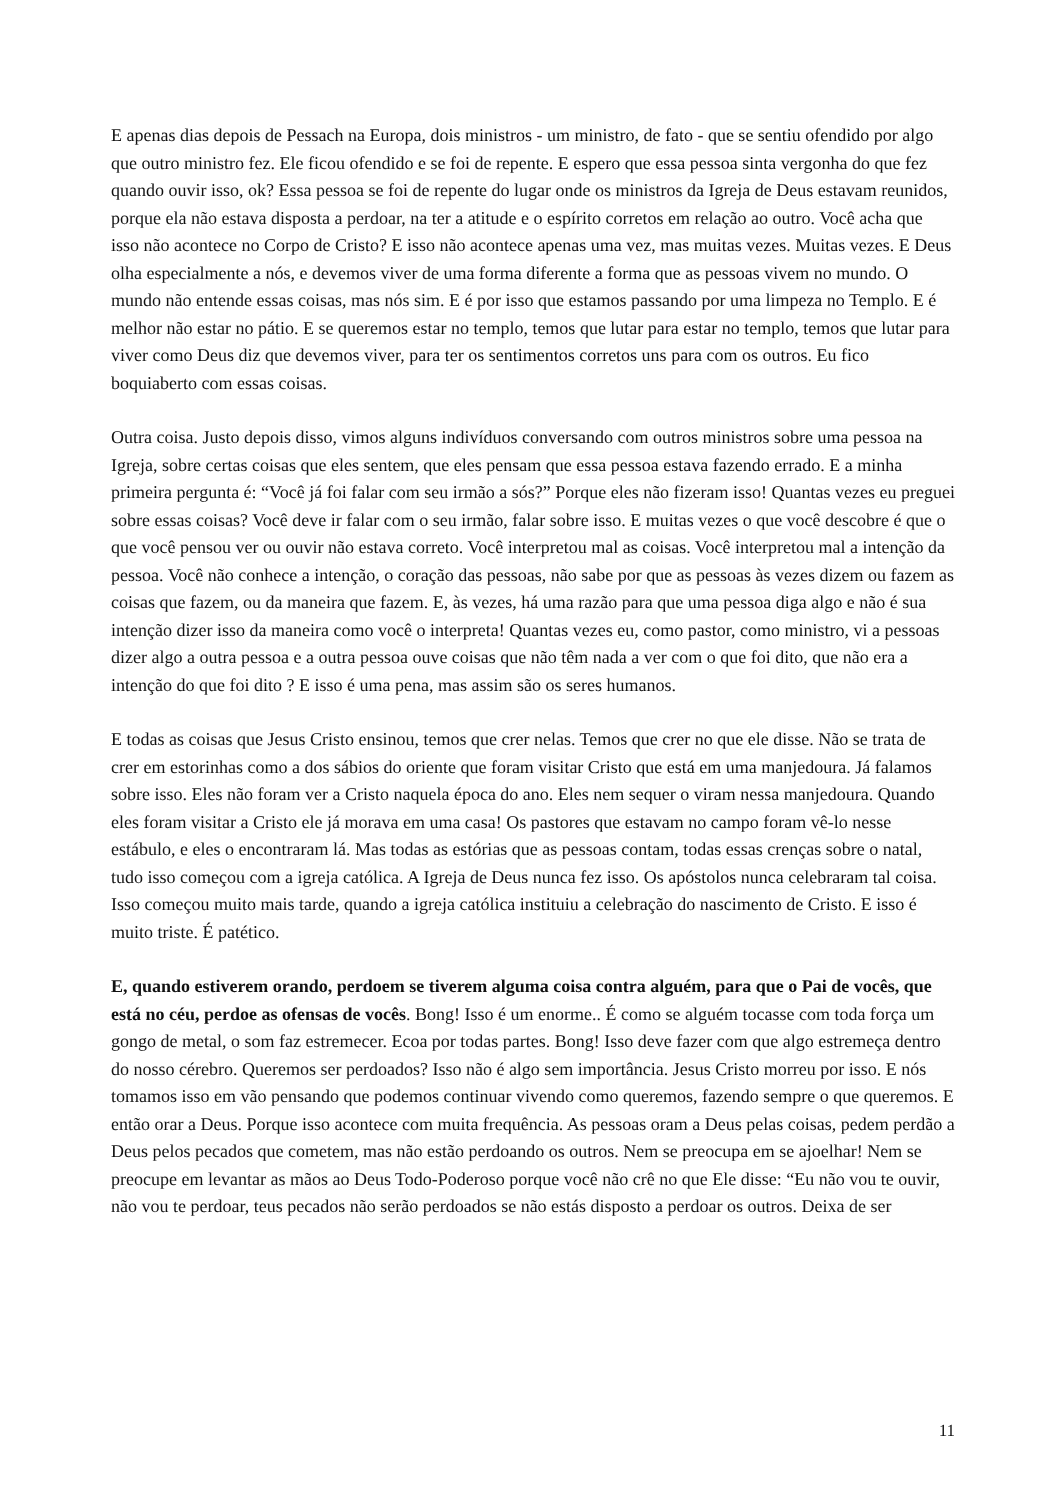E apenas dias depois de Pessach na Europa, dois ministros - um ministro, de fato - que se sentiu ofendido por algo que outro ministro fez. Ele ficou ofendido e se foi de repente. E espero que essa pessoa sinta vergonha do que fez quando ouvir isso, ok? Essa pessoa se foi de repente do lugar onde os ministros da Igreja de Deus estavam reunidos, porque ela não estava disposta a perdoar, na ter a atitude e o espírito corretos em relação ao outro. Você acha que isso não acontece no Corpo de Cristo? E isso não acontece apenas uma vez, mas muitas vezes. Muitas vezes. E Deus olha especialmente a nós, e devemos viver de uma forma diferente a forma que as pessoas vivem no mundo. O mundo não entende essas coisas, mas nós sim. E é por isso que estamos passando por uma limpeza no Templo. E é melhor não estar no pátio. E se queremos estar no templo, temos que lutar para estar no templo, temos que lutar para viver como Deus diz que devemos viver, para ter os sentimentos corretos uns para com os outros. Eu fico boquiaberto com essas coisas.
Outra coisa. Justo depois disso, vimos alguns indivíduos conversando com outros ministros sobre uma pessoa na Igreja, sobre certas coisas que eles sentem, que eles pensam que essa pessoa estava fazendo errado. E a minha primeira pergunta é: “Você já foi falar com seu irmão a sós?” Porque eles não fizeram isso! Quantas vezes eu preguei sobre essas coisas? Você deve ir falar com o seu irmão, falar sobre isso. E muitas vezes o que você descobre é que o que você pensou ver ou ouvir não estava correto. Você interpretou mal as coisas. Você interpretou mal a intenção da pessoa. Você não conhece a intenção, o coração das pessoas, não sabe por que as pessoas às vezes dizem ou fazem as coisas que fazem, ou da maneira que fazem. E, às vezes, há uma razão para que uma pessoa diga algo e não é sua intenção dizer isso da maneira como você o interpreta! Quantas vezes eu, como pastor, como ministro, vi a pessoas dizer algo a outra pessoa e a outra pessoa ouve coisas que não têm nada a ver com o que foi dito, que não era a intenção do que foi dito ? E isso é uma pena, mas assim são os seres humanos.
E todas as coisas que Jesus Cristo ensinou, temos que crer nelas. Temos que crer no que ele disse. Não se trata de crer em estorinhas como a dos sábios do oriente que foram visitar Cristo que está em uma manjedoura. Já falamos sobre isso. Eles não foram ver a Cristo naquela época do ano. Eles nem sequer o viram nessa manjedoura. Quando eles foram visitar a Cristo ele já morava em uma casa! Os pastores que estavam no campo foram vê-lo nesse estábulo, e eles o encontraram lá. Mas todas as estórias que as pessoas contam, todas essas crenças sobre o natal, tudo isso começou com a igreja católica. A Igreja de Deus nunca fez isso. Os apóstolos nunca celebraram tal coisa. Isso começou muito mais tarde, quando a igreja católica instituiu a celebração do nascimento de Cristo. E isso é muito triste. É patético.
E, quando estiverem orando, perdoem se tiverem alguma coisa contra alguém, para que o Pai de vocês, que está no céu, perdoe as ofensas de vocês. Bong! Isso é um enorme.. É como se alguém tocasse com toda força um gongo de metal, o som faz estremecer. Ecoa por todas partes. Bong! Isso deve fazer com que algo estremeça dentro do nosso cérebro. Queremos ser perdoados? Isso não é algo sem importância. Jesus Cristo morreu por isso. E nós tomamos isso em vão pensando que podemos continuar vivendo como queremos, fazendo sempre o que queremos. E então orar a Deus. Porque isso acontece com muita frequência. As pessoas oram a Deus pelas coisas, pedem perdão a Deus pelos pecados que cometem, mas não estão perdoando os outros. Nem se preocupa em se ajoelhar! Nem se preocupe em levantar as mãos ao Deus Todo-Poderoso porque você não crê no que Ele disse: “Eu não vou te ouvir, não vou te perdoar, teus pecados não serão perdoados se não estás disposto a perdoar os outros. Deixa de ser
11